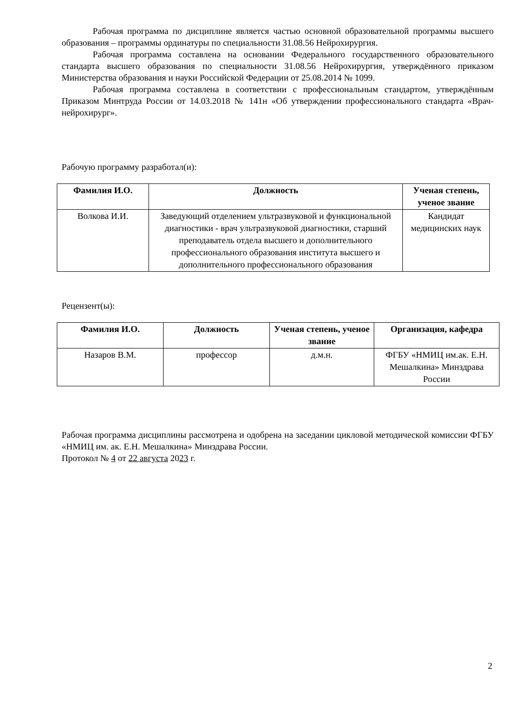Рабочая программа по дисциплине является частью основной образовательной программы высшего образования – программы ординатуры по специальности 31.08.56 Нейрохирургия.
Рабочая программа составлена на основании Федерального государственного образовательного стандарта высшего образования по специальности 31.08.56 Нейрохирургия, утверждённого приказом Министерства образования и науки Российской Федерации от 25.08.2014 № 1099.
Рабочая программа составлена в соответствии с профессиональным стандартом, утверждённым Приказом Минтруда России от 14.03.2018 № 141н «Об утверждении профессионального стандарта «Врач-нейрохирург».
Рабочую программу разработал(и):
| Фамилия И.О. | Должность | Ученая степень, ученое звание |
| --- | --- | --- |
| Волкова И.И. | Заведующий отделением ультразвуковой и функциональной диагностики - врач ультразвуковой диагностики, старший преподаватель отдела высшего и дополнительного профессионального образования института высшего и дополнительного профессионального образования | Кандидат медицинских наук |
Рецензент(ы):
| Фамилия И.О. | Должность | Ученая степень, ученое звание | Организация, кафедра |
| --- | --- | --- | --- |
| Назаров В.М. | профессор | д.м.н. | ФГБУ «НМИЦ им.ак. Е.Н. Мешалкина» Минздрава России |
Рабочая программа дисциплины рассмотрена и одобрена на заседании цикловой методической комиссии ФГБУ «НМИЦ им. ак. Е.Н. Мешалкина» Минздрава России.
Протокол № 4 от 22 августа 2023 г.
2